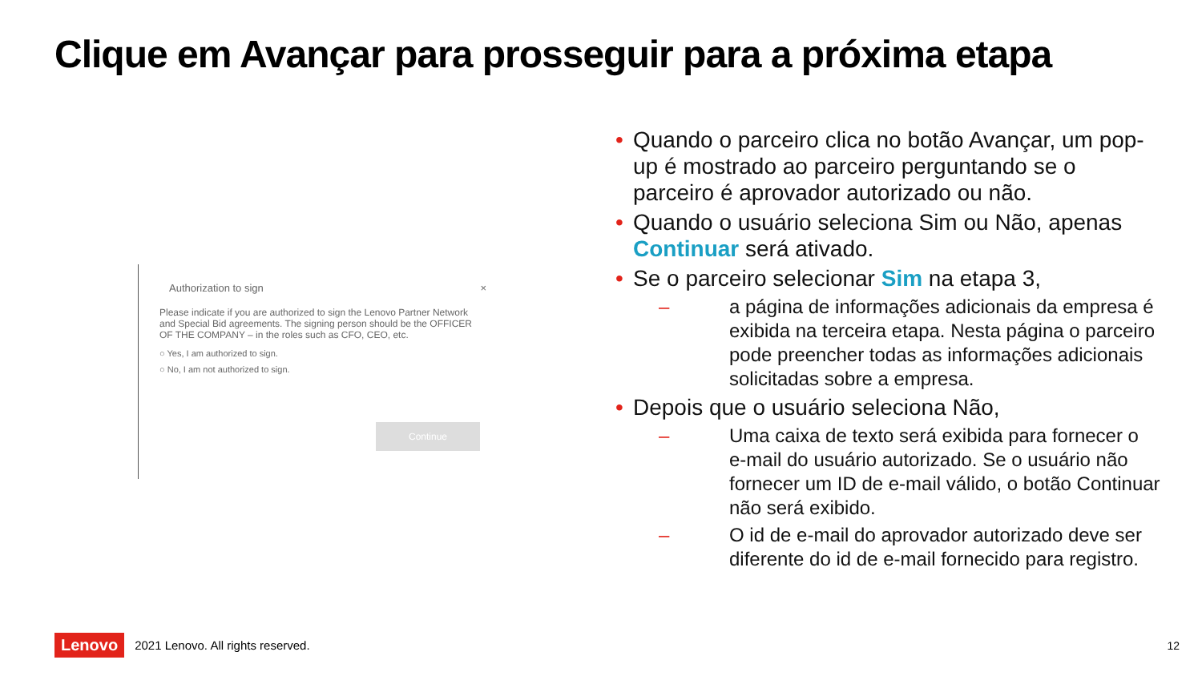Clique em Avançar para prosseguir para a próxima etapa
Authorization to sign ×
Please indicate if you are authorized to sign the Lenovo Partner Network and Special Bid agreements. The signing person should be the OFFICER OF THE COMPANY – in the roles such as CFO, CEO, etc.
○ Yes, I am authorized to sign.
○ No, I am not authorized to sign.
Continue
• Quando o parceiro clica no botão Avançar, um pop-up é mostrado ao parceiro perguntando se o parceiro é aprovador autorizado ou não.
• Quando o usuário seleciona Sim ou Não, apenas Continuar será ativado.
• Se o parceiro selecionar Sim na etapa 3,
– a página de informações adicionais da empresa é exibida na terceira etapa. Nesta página o parceiro pode preencher todas as informações adicionais solicitadas sobre a empresa.
• Depois que o usuário seleciona Não,
– Uma caixa de texto será exibida para fornecer o e-mail do usuário autorizado. Se o usuário não fornecer um ID de e-mail válido, o botão Continuar não será exibido.
– O id de e-mail do aprovador autorizado deve ser diferente do id de e-mail fornecido para registro.
Lenovo 2021 Lenovo. All rights reserved.
12